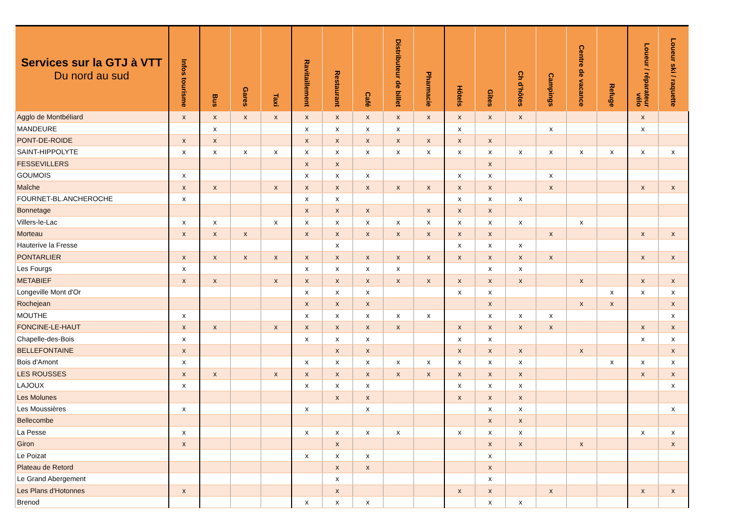| Services sur la GTJ à VTT Du nord au sud | Infos tourisme | Bus | Gares | Taxi | Ravitaillement | Restaurant | Café | Distributeur de billet | Pharmacie | Hôtels | Gîtes | Ch d'hôtes | Campings | Centre de vacance | Refuge | Loueur / réparateur vélo | Loueur ski / raquette |
| --- | --- | --- | --- | --- | --- | --- | --- | --- | --- | --- | --- | --- | --- | --- | --- | --- | --- |
| Agglo de Montbéliard | x | x | x | x | x | x | x | x | x | x | x | x | | | | x | |
| MANDEURE | | x | | | x | x | x | x | | x | | | x | | | x | |
| PONT-DE-ROIDE | x | x | | | x | x | x | x | x | x | x | | | | | | |
| SAINT-HIPPOLYTE | x | x | x | x | x | x | x | x | x | x | x | x | x | x | x | x | x |
| FESSEVILLERS | | | | | x | x | | | | | x | | | | | | |
| GOUMOIS | x | | | | x | x | x | | | x | x | | x | | | | |
| Maîche | x | x | | x | x | x | x | x | x | x | x | | x | | | x | x |
| FOURNET-BL.ANCHEROCHE | x | | | | x | x | | | | x | x | x | | | | | |
| Bonnetage | | | | | x | x | x | | x | x | x | | | | | | |
| Villers-le-Lac | x | x | | x | x | x | x | x | x | x | x | x | | x | | | |
| Morteau | x | x | x | | x | x | x | x | x | x | x | | x | | | x | x |
| Hauterive la Fresse | | | | | | x | | | | x | x | x | | | | | |
| PONTARLIER | x | x | x | x | x | x | x | x | x | x | x | x | x | | | x | x |
| Les Fourgs | x | | | | x | x | x | x | | | x | x | | | | | |
| METABIEF | x | x | | x | x | x | x | x | x | x | x | x | | x | | x | x |
| Longeville Mont d'Or | | | | | x | x | x | | | x | x | | | | x | x | x |
| Rochejean | | | | | x | x | x | | | | x | | | x | x | | x |
| MOUTHE | x | | | | x | x | x | x | x | | x | x | x | | | | x |
| FONCINE-LE-HAUT | x | x | | x | x | x | x | x | | x | x | x | x | | | x | x |
| Chapelle-des-Bois | x | | | | x | x | x | | | x | x | | | | | x | x |
| BELLEFONTAINE | x | | | | | x | x | | | x | x | x | | x | | | x |
| Bois d'Amont | x | | | | x | x | x | x | x | x | x | x | | | x | x | x |
| LES ROUSSES | x | x | | x | x | x | x | x | x | x | x | x | | | | x | x |
| LAJOUX | x | | | | x | x | x | | | x | x | x | | | | | x |
| Les Molunes | | | | | | x | x | | | x | x | x | | | | | |
| Les Moussières | x | | | | x | | x | | | | x | x | | | | | x |
| Bellecombe | | | | | | | | | | | x | x | | | | | |
| La Pesse | x | | | | x | x | x | x | | x | x | x | | | | x | x |
| Giron | x | | | | | x | | | | | x | x | | x | | | x |
| Le Poizat | | | | | x | x | x | | | | x | | | | | | |
| Plateau de Retord | | | | | | x | x | | | | x | | | | | | |
| Le Grand Abergement | | | | | | x | | | | | x | | | | | | |
| Les Plans d'Hotonnes | x | | | | | x | | | | x | x | | x | | | x | x |
| Brenod | | | | | x | x | x | | | | x | x | | | | | |